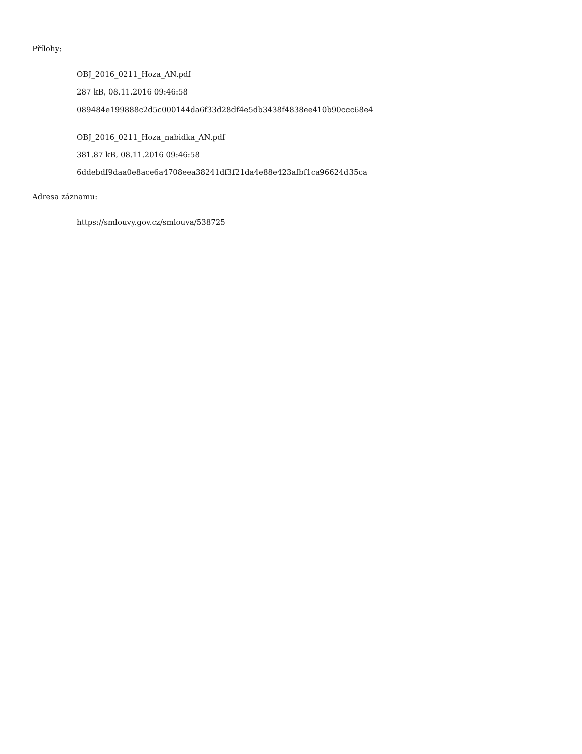Přílohy:
OBJ_2016_0211_Hoza_AN.pdf
287 kB, 08.11.2016 09:46:58
089484e199888c2d5c000144da6f33d28df4e5db3438f4838ee410b90ccc68e4
OBJ_2016_0211_Hoza_nabidka_AN.pdf
381.87 kB, 08.11.2016 09:46:58
6ddebdf9daa0e8ace6a4708eea38241df3f21da4e88e423afbf1ca96624d35ca
Adresa záznamu:
https://smlouvy.gov.cz/smlouva/538725